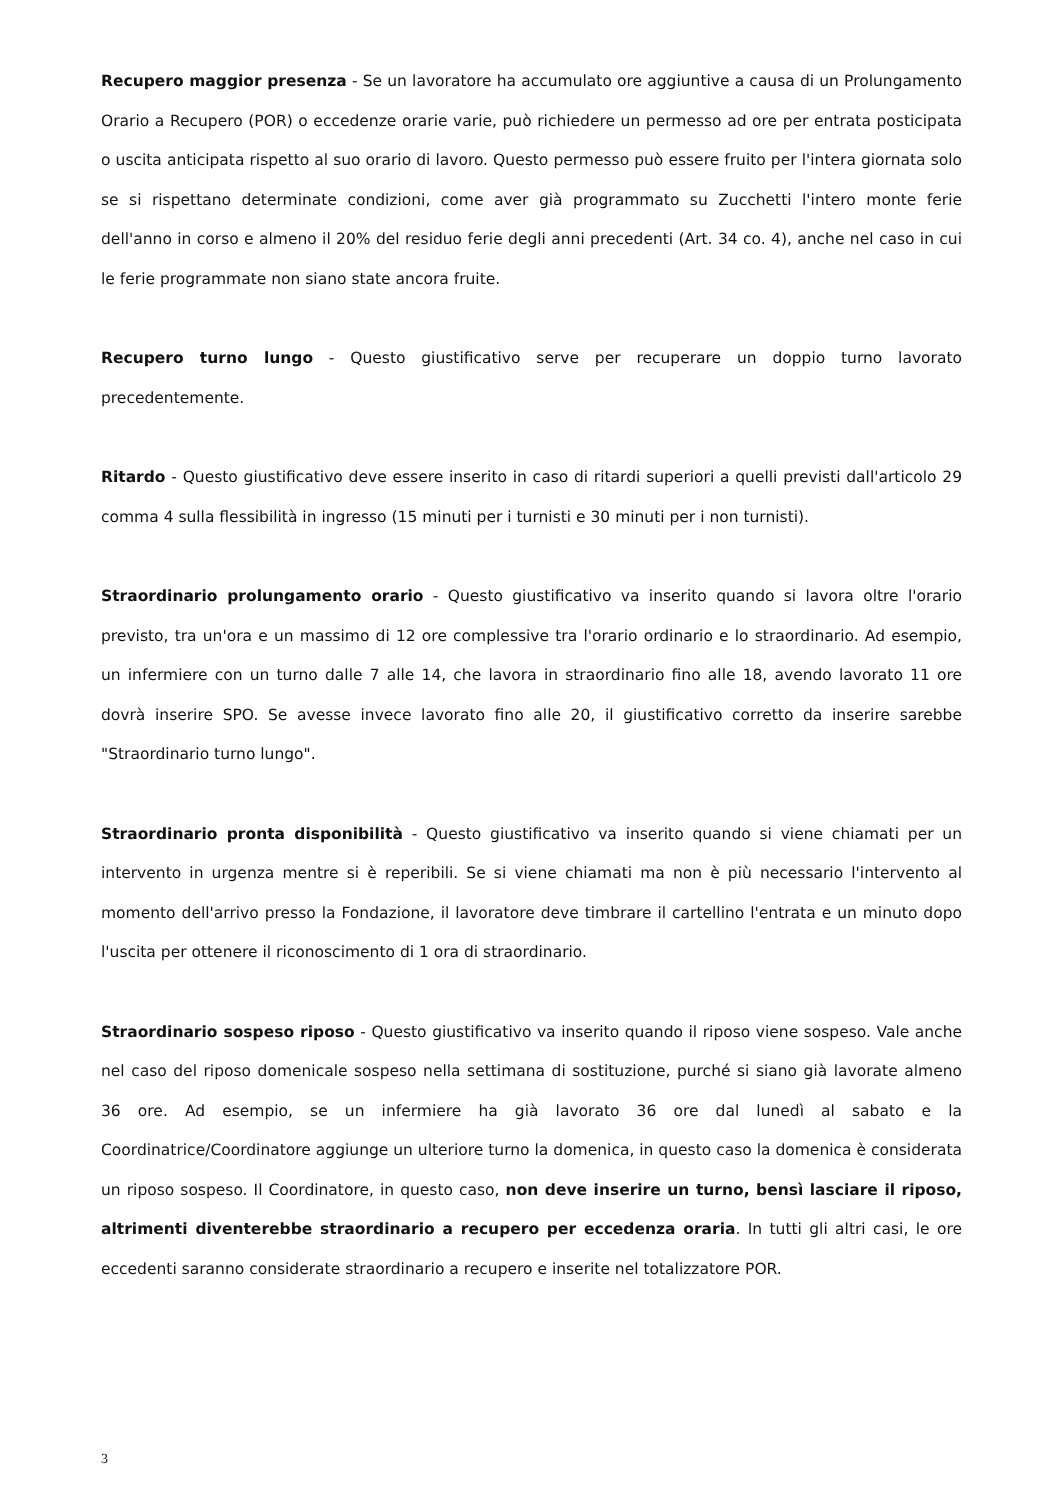Recupero maggior presenza - Se un lavoratore ha accumulato ore aggiuntive a causa di un Prolungamento Orario a Recupero (POR) o eccedenze orarie varie, può richiedere un permesso ad ore per entrata posticipata o uscita anticipata rispetto al suo orario di lavoro. Questo permesso può essere fruito per l'intera giornata solo se si rispettano determinate condizioni, come aver già programmato su Zucchetti l'intero monte ferie dell'anno in corso e almeno il 20% del residuo ferie degli anni precedenti (Art. 34 co. 4), anche nel caso in cui le ferie programmate non siano state ancora fruite.
Recupero turno lungo - Questo giustificativo serve per recuperare un doppio turno lavorato precedentemente.
Ritardo - Questo giustificativo deve essere inserito in caso di ritardi superiori a quelli previsti dall'articolo 29 comma 4 sulla flessibilità in ingresso (15 minuti per i turnisti e 30 minuti per i non turnisti).
Straordinario prolungamento orario - Questo giustificativo va inserito quando si lavora oltre l'orario previsto, tra un'ora e un massimo di 12 ore complessive tra l'orario ordinario e lo straordinario. Ad esempio, un infermiere con un turno dalle 7 alle 14, che lavora in straordinario fino alle 18, avendo lavorato 11 ore dovrà inserire SPO. Se avesse invece lavorato fino alle 20, il giustificativo corretto da inserire sarebbe "Straordinario turno lungo".
Straordinario pronta disponibilità - Questo giustificativo va inserito quando si viene chiamati per un intervento in urgenza mentre si è reperibili. Se si viene chiamati ma non è più necessario l'intervento al momento dell'arrivo presso la Fondazione, il lavoratore deve timbrare il cartellino l'entrata e un minuto dopo l'uscita per ottenere il riconoscimento di 1 ora di straordinario.
Straordinario sospeso riposo - Questo giustificativo va inserito quando il riposo viene sospeso. Vale anche nel caso del riposo domenicale sospeso nella settimana di sostituzione, purché si siano già lavorate almeno 36 ore. Ad esempio, se un infermiere ha già lavorato 36 ore dal lunedì al sabato e la Coordinatrice/Coordinatore aggiunge un ulteriore turno la domenica, in questo caso la domenica è considerata un riposo sospeso. Il Coordinatore, in questo caso, non deve inserire un turno, bensì lasciare il riposo, altrimenti diventerebbe straordinario a recupero per eccedenza oraria. In tutti gli altri casi, le ore eccedenti saranno considerate straordinario a recupero e inserite nel totalizzatore POR.
3